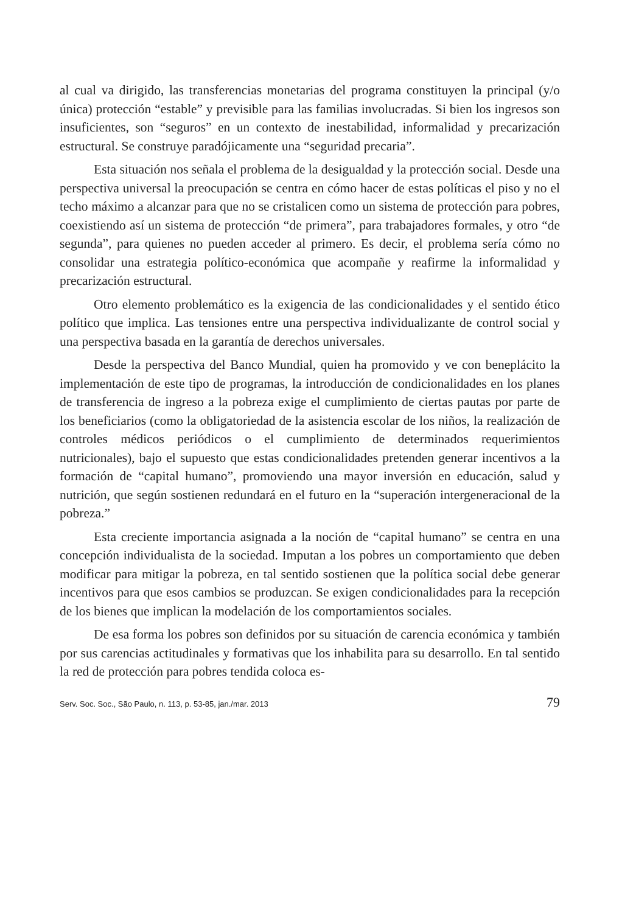al cual va dirigido, las transferencias monetarias del programa constituyen la principal (y/o única) protección “estable” y previsible para las familias involucradas. Si bien los ingresos son insuficientes, son “seguros” en un contexto de inestabilidad, informalidad y precarización estructural. Se construye paradójicamente una “seguridad precaria”.
Esta situación nos señala el problema de la desigualdad y la protección social. Desde una perspectiva universal la preocupación se centra en cómo hacer de estas políticas el piso y no el techo máximo a alcanzar para que no se cristalicen como un sistema de protección para pobres, coexistiendo así un sistema de protección “de primera”, para trabajadores formales, y otro “de segunda”, para quienes no pueden acceder al primero. Es decir, el problema sería cómo no consolidar una estrategia político-económica que acompañe y reafirme la informalidad y precarización estructural.
Otro elemento problemático es la exigencia de las condicionalidades y el sentido ético político que implica. Las tensiones entre una perspectiva individualizante de control social y una perspectiva basada en la garantía de derechos universales.
Desde la perspectiva del Banco Mundial, quien ha promovido y ve con beneplácito la implementación de este tipo de programas, la introducción de condicionalidades en los planes de transferencia de ingreso a la pobreza exige el cumplimiento de ciertas pautas por parte de los beneficiarios (como la obligatoriedad de la asistencia escolar de los niños, la realización de controles médicos periódicos o el cumplimiento de determinados requerimientos nutricionales), bajo el supuesto que estas condicionalidades pretenden generar incentivos a la formación de “capital humano”, promoviendo una mayor inversión en educación, salud y nutrición, que según sostienen redundará en el futuro en la “superación intergeneracional de la pobreza.”
Esta creciente importancia asignada a la noción de “capital humano” se centra en una concepción individualista de la sociedad. Imputan a los pobres un comportamiento que deben modificar para mitigar la pobreza, en tal sentido sostienen que la política social debe generar incentivos para que esos cambios se produzcan. Se exigen condicionalidades para la recepción de los bienes que implican la modelación de los comportamientos sociales.
De esa forma los pobres son definidos por su situación de carencia económica y también por sus carencias actitudinales y formativas que los inhabilita para su desarrollo. En tal sentido la red de protección para pobres tendida coloca es-
Serv. Soc. Soc., São Paulo, n. 113, p. 53-85, jan./mar. 2013 79